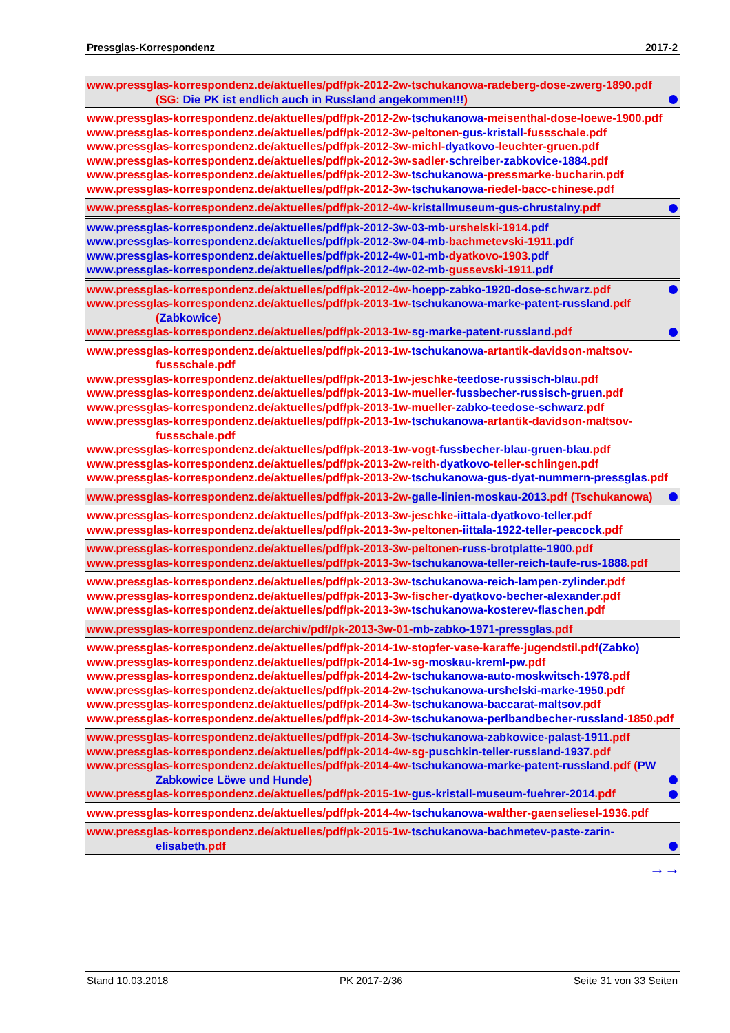Pressglas-Korrespondenz 2017-2
www.pressglas-korrespondenz.de/aktuelles/pdf/pk-2012-2w-tschukanowa-radeberg-dose-zwerg-1890.pdf (SG: Die PK ist endlich auch in Russland angekommen!!!)
www.pressglas-korrespondenz.de/aktuelles/pdf/pk-2012-2w-tschukanowa-meisenthal-dose-loewe-1900.pdf
www.pressglas-korrespondenz.de/aktuelles/pdf/pk-2012-3w-peltonen-gus-kristall-fussschale.pdf
www.pressglas-korrespondenz.de/aktuelles/pdf/pk-2012-3w-michl-dyatkovo-leuchter-gruen.pdf
www.pressglas-korrespondenz.de/aktuelles/pdf/pk-2012-3w-sadler-schreiber-zabkovice-1884.pdf
www.pressglas-korrespondenz.de/aktuelles/pdf/pk-2012-3w-tschukanowa-pressmarke-bucharin.pdf
www.pressglas-korrespondenz.de/aktuelles/pdf/pk-2012-3w-tschukanowa-riedel-bacc-chinese.pdf
www.pressglas-korrespondenz.de/aktuelles/pdf/pk-2012-4w-kristallmuseum-gus-chrustalny.pdf
www.pressglas-korrespondenz.de/aktuelles/pdf/pk-2012-3w-03-mb-urshelski-1914.pdf
www.pressglas-korrespondenz.de/aktuelles/pdf/pk-2012-3w-04-mb-bachmetevski-1911.pdf
www.pressglas-korrespondenz.de/aktuelles/pdf/pk-2012-4w-01-mb-dyatkovo-1903.pdf
www.pressglas-korrespondenz.de/aktuelles/pdf/pk-2012-4w-02-mb-gussevski-1911.pdf
www.pressglas-korrespondenz.de/aktuelles/pdf/pk-2012-4w-hoepp-zabko-1920-dose-schwarz.pdf
www.pressglas-korrespondenz.de/aktuelles/pdf/pk-2013-1w-tschukanowa-marke-patent-russland.pdf (Zabkowice)
www.pressglas-korrespondenz.de/aktuelles/pdf/pk-2013-1w-sg-marke-patent-russland.pdf
www.pressglas-korrespondenz.de/aktuelles/pdf/pk-2013-1w-tschukanowa-artantik-davidson-maltsov-fussschale.pdf
www.pressglas-korrespondenz.de/aktuelles/pdf/pk-2013-1w-jeschke-teedose-russisch-blau.pdf
www.pressglas-korrespondenz.de/aktuelles/pdf/pk-2013-1w-mueller-fussbecher-russisch-gruen.pdf
www.pressglas-korrespondenz.de/aktuelles/pdf/pk-2013-1w-mueller-zabko-teedose-schwarz.pdf
www.pressglas-korrespondenz.de/aktuelles/pdf/pk-2013-1w-tschukanowa-artantik-davidson-maltsov-fussschale.pdf
www.pressglas-korrespondenz.de/aktuelles/pdf/pk-2013-1w-vogt-fussbecher-blau-gruen-blau.pdf
www.pressglas-korrespondenz.de/aktuelles/pdf/pk-2013-2w-reith-dyatkovo-teller-schlingen.pdf
www.pressglas-korrespondenz.de/aktuelles/pdf/pk-2013-2w-tschukanowa-gus-dyat-nummern-pressglas.pdf
www.pressglas-korrespondenz.de/aktuelles/pdf/pk-2013-2w-galle-linien-moskau-2013.pdf (Tschukanowa)
www.pressglas-korrespondenz.de/aktuelles/pdf/pk-2013-3w-jeschke-iittala-dyatkovo-teller.pdf
www.pressglas-korrespondenz.de/aktuelles/pdf/pk-2013-3w-peltonen-iittala-1922-teller-peacock.pdf
www.pressglas-korrespondenz.de/aktuelles/pdf/pk-2013-3w-peltonen-russ-brotplatte-1900.pdf
www.pressglas-korrespondenz.de/aktuelles/pdf/pk-2013-3w-tschukanowa-teller-reich-taufe-rus-1888.pdf
www.pressglas-korrespondenz.de/aktuelles/pdf/pk-2013-3w-tschukanowa-reich-lampen-zylinder.pdf
www.pressglas-korrespondenz.de/aktuelles/pdf/pk-2013-3w-fischer-dyatkovo-becher-alexander.pdf
www.pressglas-korrespondenz.de/aktuelles/pdf/pk-2013-3w-tschukanowa-kosterev-flaschen.pdf
www.pressglas-korrespondenz.de/archiv/pdf/pk-2013-3w-01-mb-zabko-1971-pressglas.pdf
www.pressglas-korrespondenz.de/aktuelles/pdf/pk-2014-1w-stopfer-vase-karaffe-jugendstil.pdf(Zabko)
www.pressglas-korrespondenz.de/aktuelles/pdf/pk-2014-1w-sg-moskau-kreml-pw.pdf
www.pressglas-korrespondenz.de/aktuelles/pdf/pk-2014-2w-tschukanowa-auto-moskwitsch-1978.pdf
www.pressglas-korrespondenz.de/aktuelles/pdf/pk-2014-2w-tschukanowa-urshelski-marke-1950.pdf
www.pressglas-korrespondenz.de/aktuelles/pdf/pk-2014-3w-tschukanowa-baccarat-maltsov.pdf
www.pressglas-korrespondenz.de/aktuelles/pdf/pk-2014-3w-tschukanowa-perlbandbecher-russland-1850.pdf
www.pressglas-korrespondenz.de/aktuelles/pdf/pk-2014-3w-tschukanowa-zabkowice-palast-1911.pdf
www.pressglas-korrespondenz.de/aktuelles/pdf/pk-2014-4w-sg-puschkin-teller-russland-1937.pdf
www.pressglas-korrespondenz.de/aktuelles/pdf/pk-2014-4w-tschukanowa-marke-patent-russland.pdf (PW Zabkowice Löwe und Hunde)
www.pressglas-korrespondenz.de/aktuelles/pdf/pk-2015-1w-gus-kristall-museum-fuehrer-2014.pdf
www.pressglas-korrespondenz.de/aktuelles/pdf/pk-2014-4w-tschukanowa-walther-gaenseliesel-1936.pdf
www.pressglas-korrespondenz.de/aktuelles/pdf/pk-2015-1w-tschukanowa-bachmetev-paste-zarin-elisabeth.pdf
→→
Stand 10.03.2018 PK 2017-2/36 Seite 31 von 33 Seiten